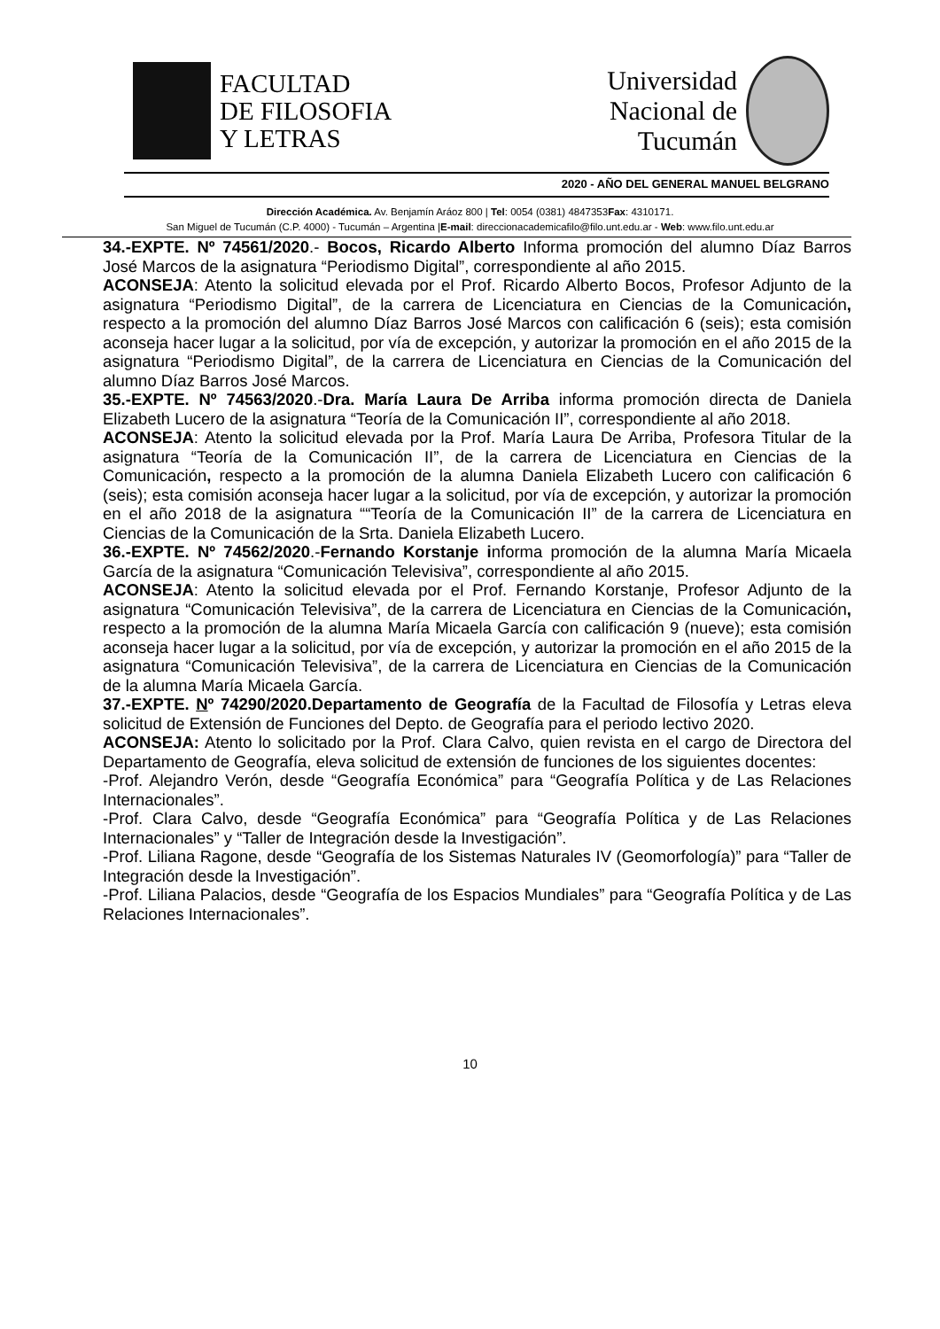FACULTAD
DE FILOSOFIA
Y LETRAS
Universidad
Nacional de
Tucumán
2020 - AÑO DEL GENERAL MANUEL BELGRANO
Dirección Académica. Av. Benjamín Aráoz 800 | Tel: 0054 (0381) 4847353Fax: 4310171.
San Miguel de Tucumán (C.P. 4000) - Tucumán – Argentina |E-mail: direccionacademicafilo@filo.unt.edu.ar - Web: www.filo.unt.edu.ar
34.-EXPTE. Nº 74561/2020.- Bocos, Ricardo Alberto Informa promoción del alumno Díaz Barros José Marcos de la asignatura “Periodismo Digital”, correspondiente al año 2015.
ACONSEJA: Atento la solicitud elevada por el Prof. Ricardo Alberto Bocos, Profesor Adjunto de la asignatura “Periodismo Digital”, de la carrera de Licenciatura en Ciencias de la Comunicación, respecto a la promoción del alumno Díaz Barros José Marcos con calificación 6 (seis); esta comisión aconseja hacer lugar a la solicitud, por vía de excepción, y autorizar la promoción en el año 2015 de la asignatura “Periodismo Digital”, de la carrera de Licenciatura en Ciencias de la Comunicación del alumno Díaz Barros José Marcos.
35.-EXPTE. Nº 74563/2020.-Dra. María Laura De Arriba informa promoción directa de Daniela Elizabeth Lucero de la asignatura “Teoría de la Comunicación II”, correspondiente al año 2018.
ACONSEJA: Atento la solicitud elevada por la Prof. María Laura De Arriba, Profesora Titular de la asignatura “Teoría de la Comunicación II”, de la carrera de Licenciatura en Ciencias de la Comunicación, respecto a la promoción de la alumna Daniela Elizabeth Lucero con calificación 6 (seis); esta comisión aconseja hacer lugar a la solicitud, por vía de excepción, y autorizar la promoción en el año 2018 de la asignatura ““Teoría de la Comunicación II” de la carrera de Licenciatura en Ciencias de la Comunicación de la Srta. Daniela Elizabeth Lucero.
36.-EXPTE. Nº 74562/2020.-Fernando Korstanje informa promoción de la alumna María Micaela García de la asignatura “Comunicación Televisiva”, correspondiente al año 2015.
ACONSEJA: Atento la solicitud elevada por el Prof. Fernando Korstanje, Profesor Adjunto de la asignatura “Comunicación Televisiva”, de la carrera de Licenciatura en Ciencias de la Comunicación, respecto a la promoción de la alumna María Micaela García con calificación 9 (nueve); esta comisión aconseja hacer lugar a la solicitud, por vía de excepción, y autorizar la promoción en el año 2015 de la asignatura “Comunicación Televisiva”, de la carrera de Licenciatura en Ciencias de la Comunicación de la alumna María Micaela García.
37.-EXPTE. Nº 74290/2020.Departamento de Geografía de la Facultad de Filosofía y Letras eleva solicitud de Extensión de Funciones del Depto. de Geografía para el periodo lectivo 2020.
ACONSEJA: Atento lo solicitado por la Prof. Clara Calvo, quien revista en el cargo de Directora del Departamento de Geografía, eleva solicitud de extensión de funciones de los siguientes docentes:
-Prof. Alejandro Verón, desde “Geografía Económica” para “Geografía Política y de Las Relaciones Internacionales”.
-Prof. Clara Calvo, desde “Geografía Económica” para “Geografía Política y de Las Relaciones Internacionales” y “Taller de Integración desde la Investigación”.
-Prof. Liliana Ragone, desde “Geografía de los Sistemas Naturales IV (Geomorfología)” para “Taller de Integración desde la Investigación”.
-Prof. Liliana Palacios, desde “Geografía de los Espacios Mundiales” para “Geografía Política y de Las Relaciones Internacionales”.
10